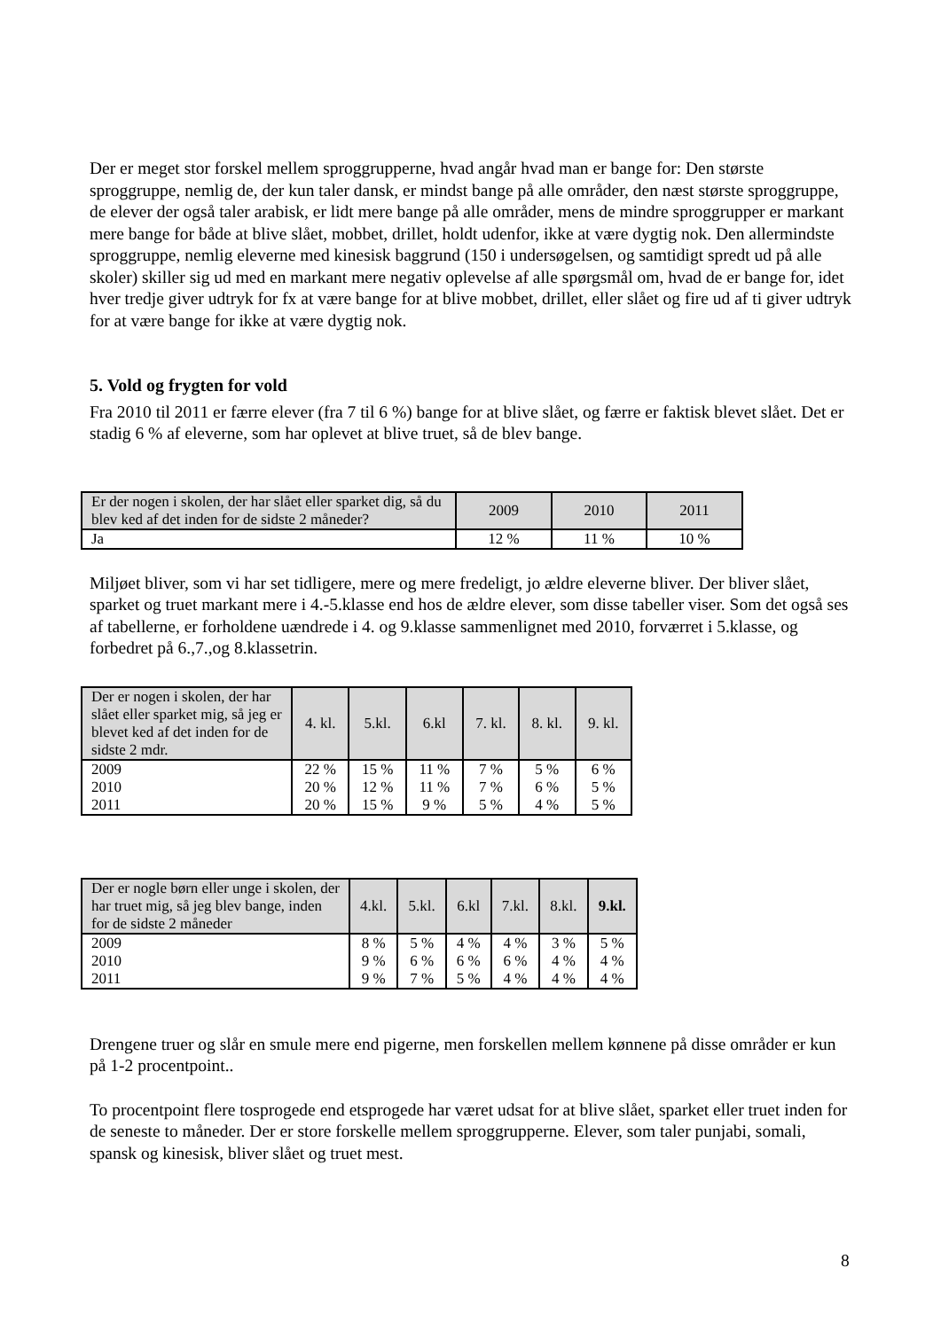Der er meget stor forskel mellem sproggrupperne, hvad angår hvad man er bange for: Den største sproggruppe, nemlig de, der kun taler dansk, er mindst bange på alle områder, den næst største sproggruppe, de elever der også taler arabisk, er lidt mere bange på alle områder, mens de mindre sproggrupper er markant mere bange for både at blive slået, mobbet, drillet, holdt udenfor, ikke at være dygtig nok. Den allermindste sproggruppe, nemlig eleverne med kinesisk baggrund (150 i undersøgelsen, og samtidigt spredt ud på alle skoler) skiller sig ud med en markant mere negativ oplevelse af alle spørgsmål om, hvad de er bange for, idet hver tredje giver udtryk for fx at være bange for at blive mobbet, drillet, eller slået og fire ud af ti giver udtryk for at være bange for ikke at være dygtig nok.
5. Vold og frygten for vold
Fra 2010 til 2011 er færre elever (fra 7 til 6 %) bange for at blive slået, og færre er faktisk blevet slået. Det er stadig 6 % af eleverne, som har oplevet at blive truet, så de blev bange.
| Er der nogen i skolen, der har slået eller sparket dig, så du blev ked af det inden for de sidste 2 måneder? | 2009 | 2010 | 2011 |
| --- | --- | --- | --- |
| Ja | 12 % | 11 % | 10 % |
Miljøet bliver, som vi har set tidligere, mere og mere fredeligt, jo ældre eleverne bliver. Der bliver slået, sparket og truet markant mere i 4.-5.klasse end hos de ældre elever, som disse tabeller viser. Som det også ses af tabellerne, er forholdene uændrede i 4. og 9.klasse sammenlignet med 2010, forværret i 5.klasse, og forbedret på 6.,7.,og 8.klassetrin.
| Der er nogen i skolen, der har slået eller sparket mig, så jeg er blevet ked af det inden for de sidste 2 mdr. | 4. kl. | 5.kl. | 6.kl | 7. kl. | 8. kl. | 9. kl. |
| --- | --- | --- | --- | --- | --- | --- |
| 2009 2010 2011 | 22 % 20 % 20 % | 15 % 12 % 15 % | 11 % 11 % 9 % | 7 % 7 % 5 % | 5 % 6 % 4 % | 6 % 5 % 5 % |
| Der er nogle børn eller unge i skolen, der har truet mig, så jeg blev bange, inden for de sidste 2 måneder | 4.kl. | 5.kl. | 6.kl | 7.kl. | 8.kl. | 9.kl. |
| --- | --- | --- | --- | --- | --- | --- |
| 2009 2010 2011 | 8 % 9 % 9 % | 5 % 6 % 7 % | 4 % 6 % 5 % | 4 % 6 % 4 % | 3 % 4 % 4 % | 5 % 4 % 4 % |
Drengene truer og slår en smule mere end pigerne, men forskellen mellem kønnene på disse områder er kun på 1-2 procentpoint..
To procentpoint flere tosprogede end etsprogede har været udsat for at blive slået, sparket eller truet inden for de seneste to måneder. Der er store forskelle mellem sproggrupperne. Elever, som taler punjabi, somali, spansk og kinesisk, bliver slået og truet mest.
8